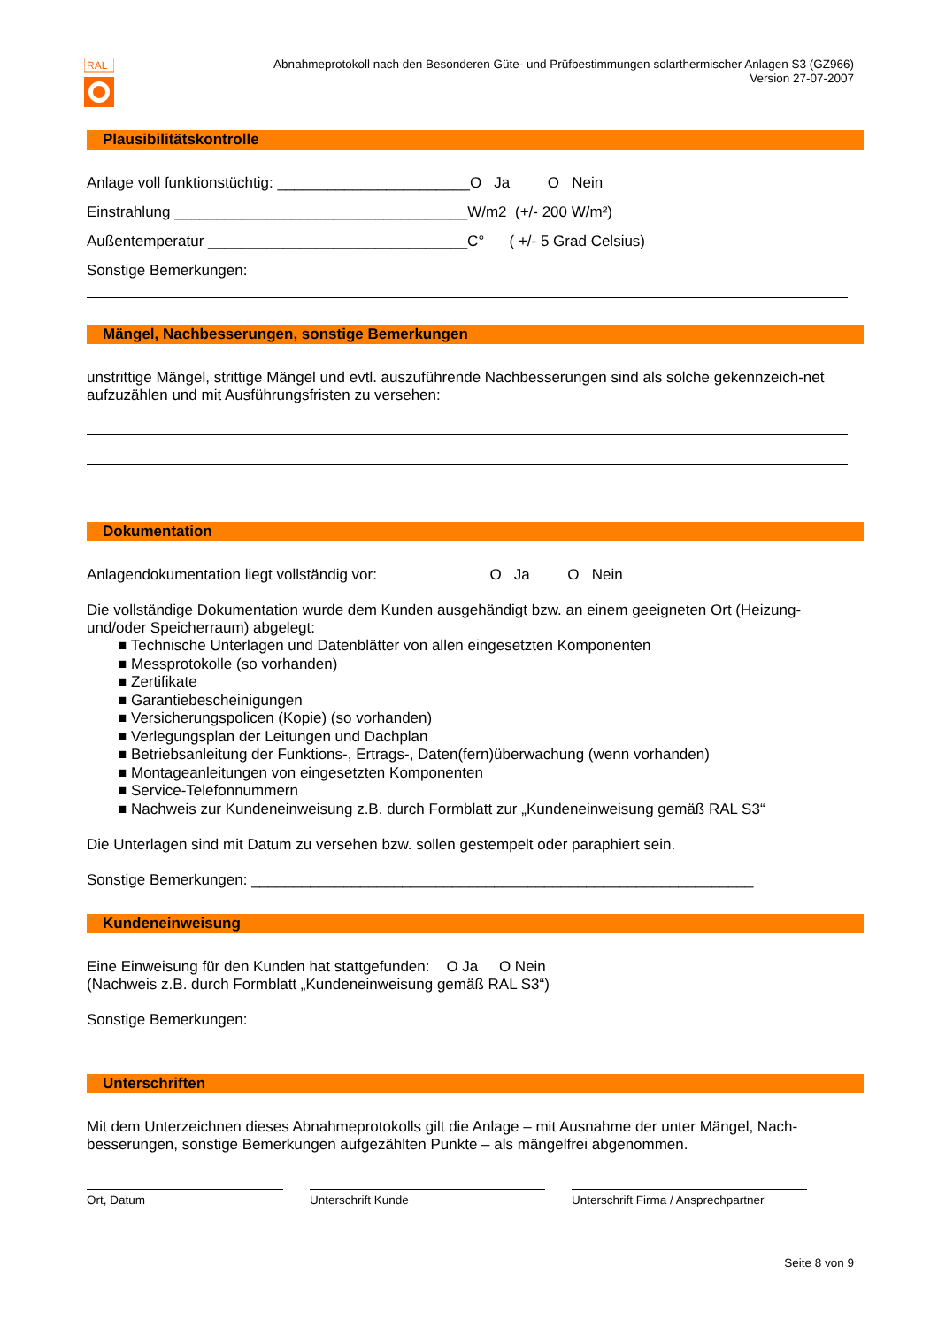RAL
Abnahmeprotokoll nach den Besonderen Güte- und Prüfbestimmungen solarthermischer Anlagen S3 (GZ966)
Version 27-07-2007
Plausibilitätskontrolle
Anlage voll funktionstüchtig: _______________________O Ja O Nein
Einstrahlung ___________________________________W/m2 (+/- 200 W/m²)
Außentemperatur _______________________________C° ( +/- 5 Grad Celsius)
Sonstige Bemerkungen:
Mängel, Nachbesserungen, sonstige Bemerkungen
unstrittige Mängel, strittige Mängel und evtl. auszuführende Nachbesserungen sind als solche gekennzeich-net aufzuzählen und mit Ausführungsfristen zu versehen:
Dokumentation
Anlagendokumentation liegt vollständig vor: O Ja O Nein
Die vollständige Dokumentation wurde dem Kunden ausgehändigt bzw. an einem geeigneten Ort (Heizung- und/oder Speicherraum) abgelegt:
■ Technische Unterlagen und Datenblätter von allen eingesetzten Komponenten
■ Messprotokolle (so vorhanden)
■ Zertifikate
■ Garantiebescheinigungen
■ Versicherungspolicen (Kopie) (so vorhanden)
■ Verlegungsplan der Leitungen und Dachplan
■ Betriebsanleitung der Funktions-, Ertrags-, Daten(fern)überwachung (wenn vorhanden)
■ Montageanleitungen von eingesetzten Komponenten
■ Service-Telefonnummern
■ Nachweis zur Kundeneinweisung z.B. durch Formblatt zur „Kundeneinweisung gemäß RAL S3“
Die Unterlagen sind mit Datum zu versehen bzw. sollen gestempelt oder paraphiert sein.
Sonstige Bemerkungen: ____________________________________________________________
Kundeneinweisung
Eine Einweisung für den Kunden hat stattgefunden: O Ja O Nein
(Nachweis z.B. durch Formblatt „Kundeneinweisung gemäß RAL S3“)
Sonstige Bemerkungen:
Unterschriften
Mit dem Unterzeichnen dieses Abnahmeprotokolls gilt die Anlage – mit Ausnahme der unter Mängel, Nach-besserungen, sonstige Bemerkungen aufgezählten Punkte – als mängelfrei abgenommen.
Ort, Datum Unterschrift Kunde Unterschrift Firma / Ansprechpartner
Seite 8 von 9